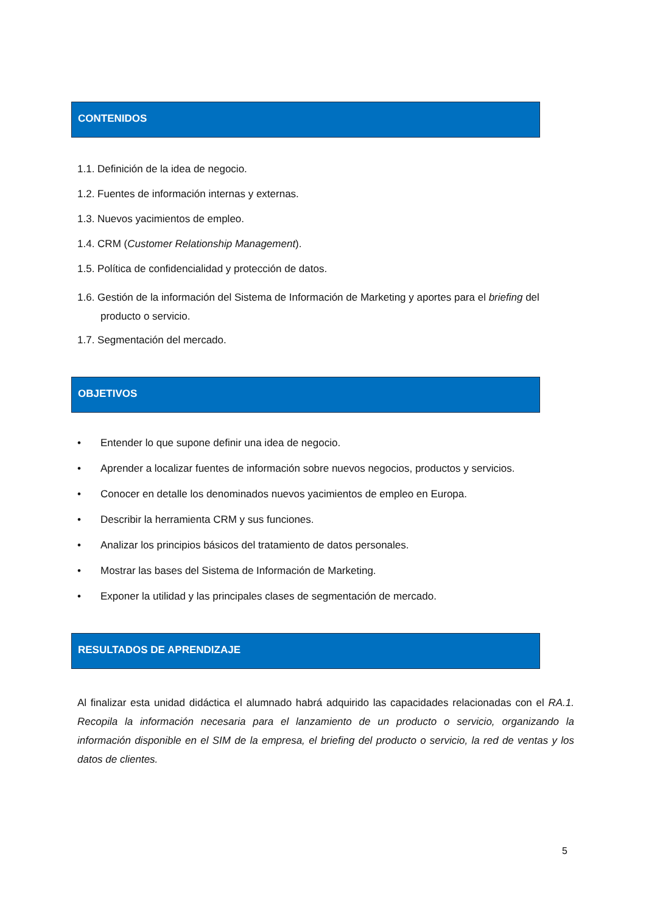CONTENIDOS
1.1. Definición de la idea de negocio.
1.2. Fuentes de información internas y externas.
1.3. Nuevos yacimientos de empleo.
1.4. CRM (Customer Relationship Management).
1.5. Política de confidencialidad y protección de datos.
1.6. Gestión de la información del Sistema de Información de Marketing y aportes para el briefing del producto o servicio.
1.7. Segmentación del mercado.
OBJETIVOS
• Entender lo que supone definir una idea de negocio.
• Aprender a localizar fuentes de información sobre nuevos negocios, productos y servicios.
• Conocer en detalle los denominados nuevos yacimientos de empleo en Europa.
• Describir la herramienta CRM y sus funciones.
• Analizar los principios básicos del tratamiento de datos personales.
• Mostrar las bases del Sistema de Información de Marketing.
• Exponer la utilidad y las principales clases de segmentación de mercado.
RESULTADOS DE APRENDIZAJE
Al finalizar esta unidad didáctica el alumnado habrá adquirido las capacidades relacionadas con el RA.1. Recopila la información necesaria para el lanzamiento de un producto o servicio, organizando la información disponible en el SIM de la empresa, el briefing del producto o servicio, la red de ventas y los datos de clientes.
5